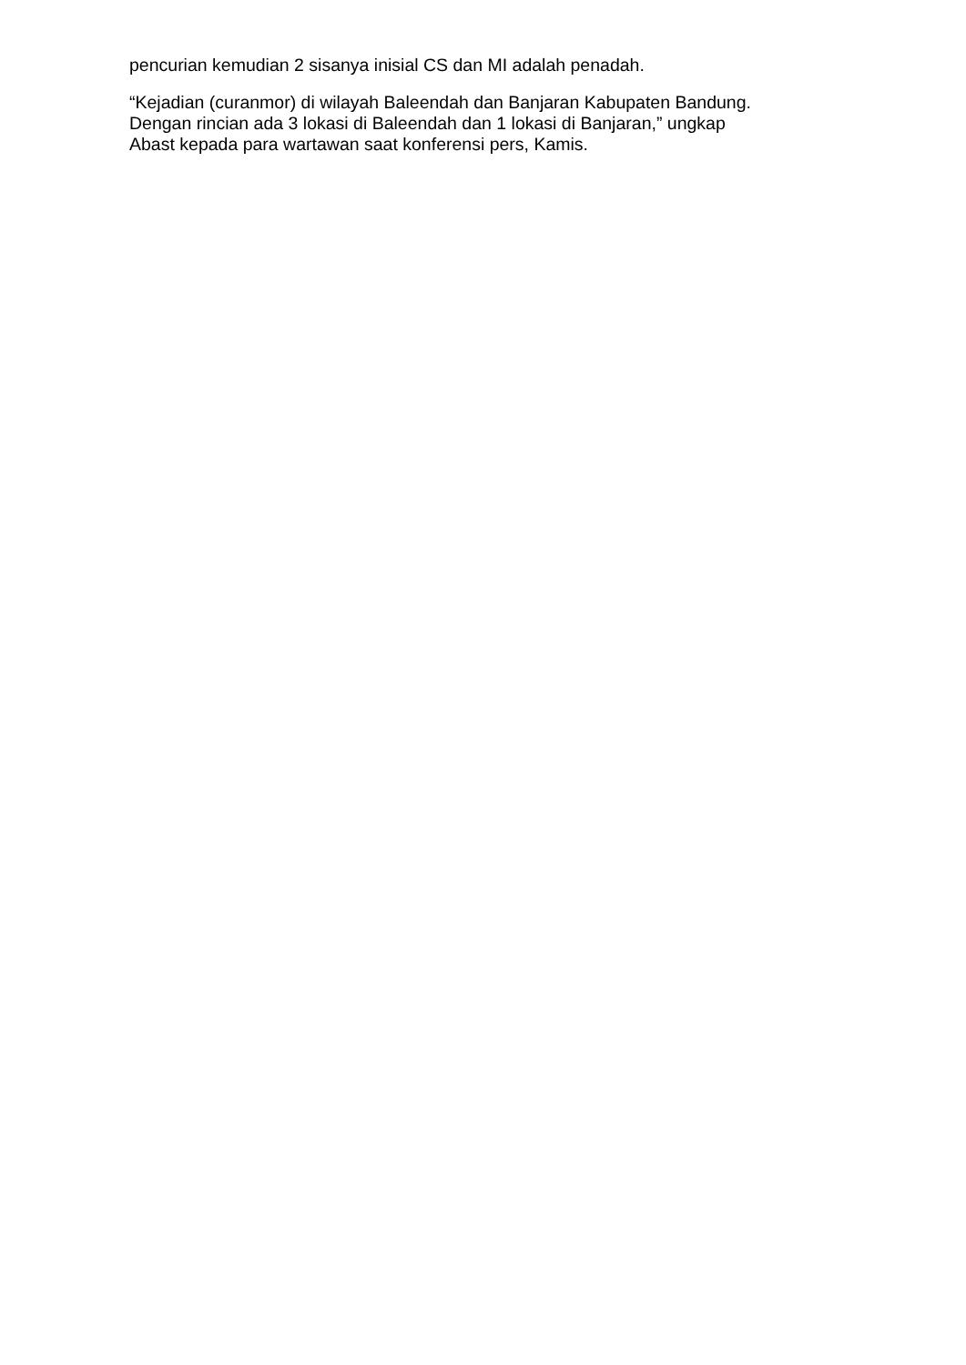pencurian kemudian 2 sisanya inisial CS dan MI adalah penadah.
“Kejadian (curanmor) di wilayah Baleendah dan Banjaran Kabupaten Bandung.
Dengan rincian ada 3 lokasi di Baleendah dan 1 lokasi di Banjaran,” ungkap
Abast kepada para wartawan saat konferensi pers, Kamis.